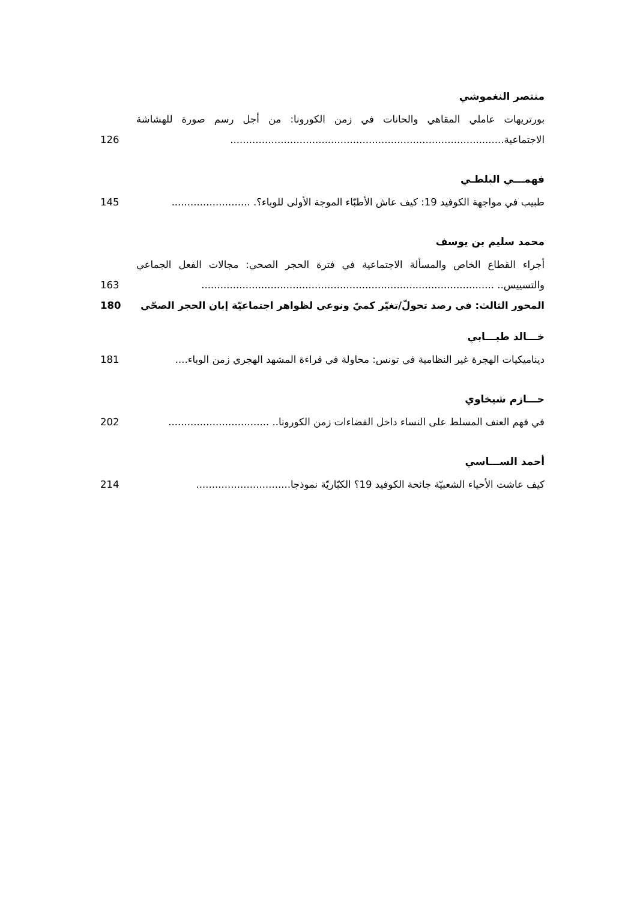منتصر النغموشي
بورتريهات عاملي المقاهي والحانات في زمن الكورونا: من أجل رسم صورة للهشاشة الاجتماعية.......................................................................................
126
فهمـــي البلطـي
طبيب في مواجهة الكوفيد 19: كيف عاش الأطبّاء الموجة الأولى للوباء؟. .........................
145
محمد سليم بن يوسف
أجراء القطاع الخاص والمسألة الاجتماعية في فترة الحجر الصحي: مجالات الفعل الجماعي والتسييس.. .............................................................................................
163
المحور الثالث: في رصد تحولّ/تغيّر كميّ ونوعي لظواهر اجتماعيّة إبان الحجر الصحّي
180
خـــالد طبـــابي
ديناميكيات الهجرة غير النظامية في تونس: محاولة في قراءة المشهد الهجري زمن الوباء....
181
حـــازم شيخاوي
في فهم العنف المسلط على النساء داخل الفضاءات زمن الكورونا.. ................................
202
أحمد الســـاسي
كيف عاشت الأحياء الشعبيّة جائحة الكوفيد 19؟ الكبّاريّة نموذجا..............................
214